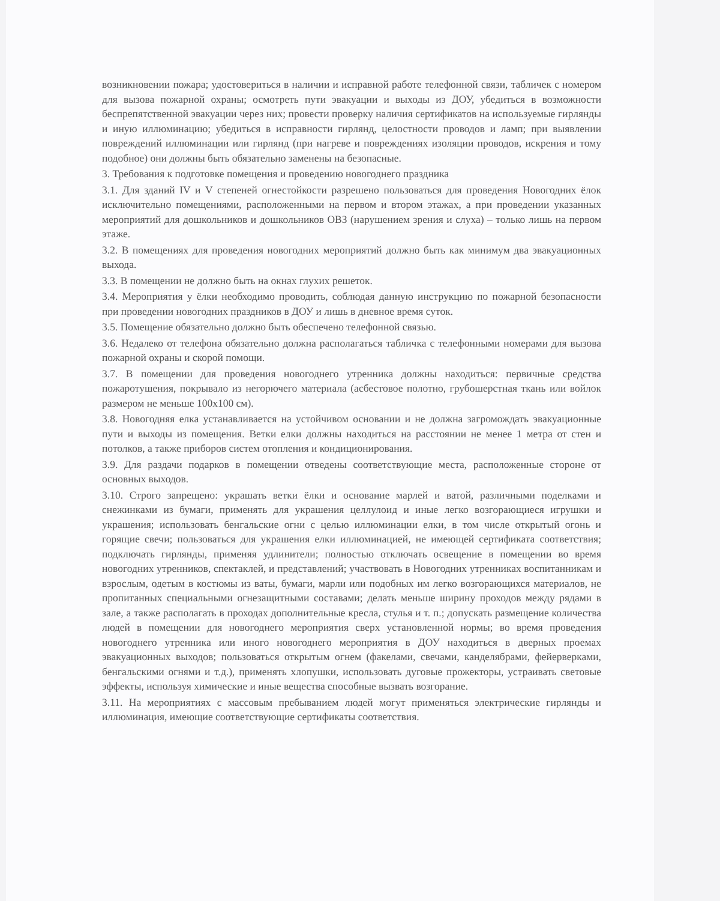возникновении пожара; удостовериться в наличии и исправной работе телефонной связи, табличек с номером для вызова пожарной охраны; осмотреть пути эвакуации и выходы из ДОУ, убедиться в возможности беспрепятственной эвакуации через них; провести проверку наличия сертификатов на используемые гирлянды и иную иллюминацию; убедиться в исправности гирлянд, целостности проводов и ламп; при выявлении повреждений иллюминации или гирлянд (при нагреве и повреждениях изоляции проводов, искрения и тому подобное) они должны быть обязательно заменены на безопасные.
3. Требования к подготовке помещения и проведению новогоднего праздника
3.1. Для зданий IV и V степеней огнестойкости разрешено пользоваться для проведения Новогодних ёлок исключительно помещениями, расположенными на первом и втором этажах, а при проведении указанных мероприятий для дошкольников и дошкольников ОВЗ (нарушением зрения и слуха) – только лишь на первом этаже.
3.2. В помещениях для проведения новогодних мероприятий должно быть как минимум два эвакуационных выхода.
3.3. В помещении не должно быть на окнах глухих решеток.
3.4. Мероприятия у ёлки необходимо проводить, соблюдая данную инструкцию по пожарной безопасности при проведении новогодних праздников в ДОУ и лишь в дневное время суток.
3.5. Помещение обязательно должно быть обеспечено телефонной связью.
3.6. Недалеко от телефона обязательно должна располагаться табличка с телефонными номерами для вызова пожарной охраны и скорой помощи.
3.7. В помещении для проведения новогоднего утренника должны находиться: первичные средства пожаротушения, покрывало из негорючего материала (асбестовое полотно, грубошерстная ткань или войлок размером не меньше 100х100 см).
3.8. Новогодняя елка устанавливается на устойчивом основании и не должна загромождать эвакуационные пути и выходы из помещения. Ветки елки должны находиться на расстоянии не менее 1 метра от стен и потолков, а также приборов систем отопления и кондиционирования.
3.9. Для раздачи подарков в помещении отведены соответствующие места, расположенные стороне от основных выходов.
3.10. Строго запрещено: украшать ветки ёлки и основание марлей и ватой, различными поделками и снежинками из бумаги, применять для украшения целлулоид и иные легко возгорающиеся игрушки и украшения; использовать бенгальские огни с целью иллюминации елки, в том числе открытый огонь и горящие свечи; пользоваться для украшения елки иллюминацией, не имеющей сертификата соответствия; подключать гирлянды, применяя удлинители; полностью отключать освещение в помещении во время новогодних утренников, спектаклей, и представлений; участвовать в Новогодних утренниках воспитанникам и взрослым, одетым в костюмы из ваты, бумаги, марли или подобных им легко возгорающихся материалов, не пропитанных специальными огнезащитными составами; делать меньше ширину проходов между рядами в зале, а также располагать в проходах дополнительные кресла, стулья и т. п.; допускать размещение количества людей в помещении для новогоднего мероприятия сверх установленной нормы; во время проведения новогоднего утренника или иного новогоднего мероприятия в ДОУ находиться в дверных проемах эвакуационных выходов; пользоваться открытым огнем (факелами, свечами, канделябрами, фейерверками, бенгальскими огнями и т.д.), применять хлопушки, использовать дуговые прожекторы, устраивать световые эффекты, используя химические и иные вещества способные вызвать возгорание.
3.11. На мероприятиях с массовым пребыванием людей могут применяться электрические гирлянды и иллюминация, имеющие соответствующие сертификаты соответствия.